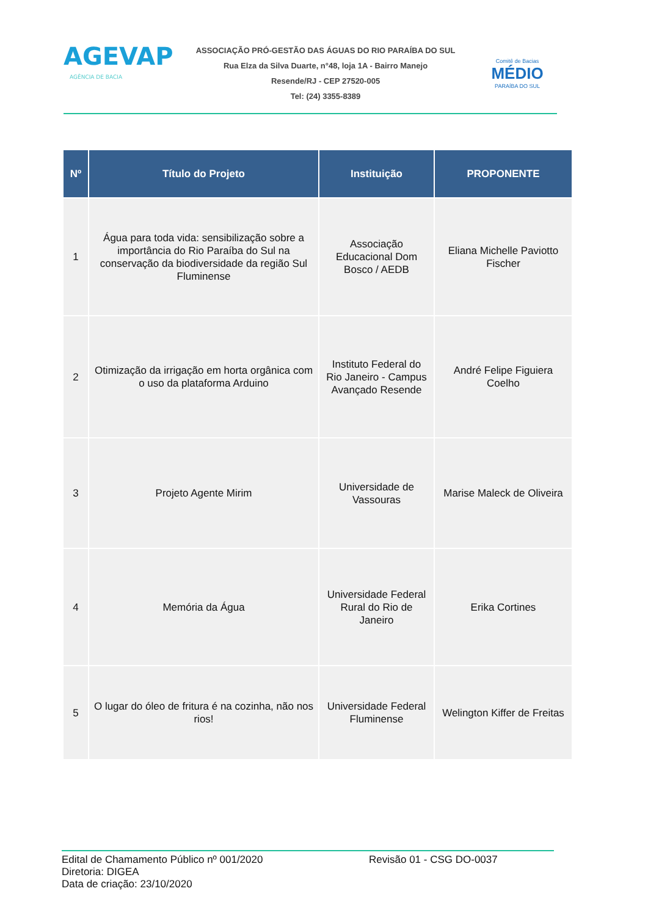AGEVAP
AGÊNCIA DE BACIA
ASSOCIAÇÃO PRÓ-GESTÃO DAS ÁGUAS DO RIO PARAÍBA DO SUL
Rua Elza da Silva Duarte, n°48, loja 1A - Bairro Manejo
Resende/RJ - CEP 27520-005
Tel: (24) 3355-8389
Comitê de Bacias
MÉDIO
PARAÍBA DO SUL
| Nº | Título do Projeto | Instituição | PROPONENTE |
| --- | --- | --- | --- |
| 1 | Água para toda vida: sensibilização sobre a importância do Rio Paraíba do Sul na conservação da biodiversidade da região Sul Fluminense | Associação Educacional Dom Bosco / AEDB | Eliana Michelle Paviotto Fischer |
| 2 | Otimização da irrigação em horta orgânica com o uso da plataforma Arduino | Instituto Federal do Rio Janeiro - Campus Avançado Resende | André Felipe Figuiera Coelho |
| 3 | Projeto Agente Mirim | Universidade de Vassouras | Marise Maleck de Oliveira |
| 4 | Memória da Água | Universidade Federal Rural do Rio de Janeiro | Erika Cortines |
| 5 | O lugar do óleo de fritura é na cozinha, não nos rios! | Universidade Federal Fluminense | Welington Kiffer de Freitas |
Edital de Chamamento Público nº 001/2020 Revisão 01 - CSG DO-0037
Diretoria: DIGEA
Data de criação: 23/10/2020